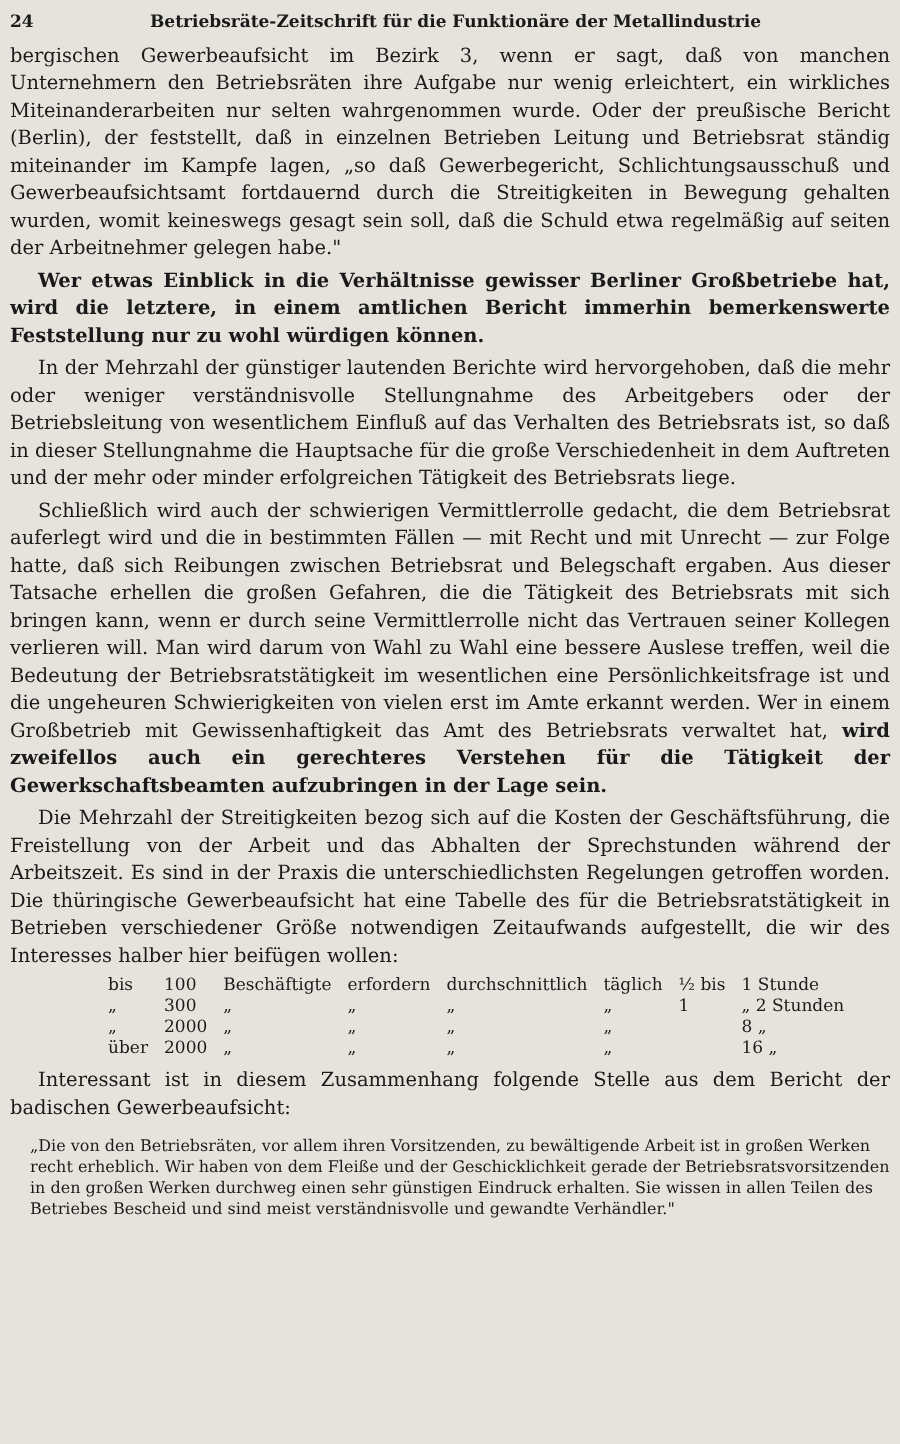24 Betriebsräte-Zeitschrift für die Funktionäre der Metallindustrie
bergischen Gewerbeaufsicht im Bezirk 3, wenn er sagt, daß von manchen Unternehmern den Betriebsräten ihre Aufgabe nur wenig erleichtert, ein wirkliches Miteinanderarbeiten nur selten wahrgenommen wurde. Oder der preußische Bericht (Berlin), der feststellt, daß in einzelnen Betrieben Leitung und Betriebsrat ständig miteinander im Kampfe lagen, „so daß Gewerbegericht, Schlichtungsausschuß und Gewerbeaufsichtsamt fortdauernd durch die Streitigkeiten in Bewegung gehalten wurden, womit keineswegs gesagt sein soll, daß die Schuld etwa regelmäßig auf seiten der Arbeitnehmer gelegen habe."
Wer etwas Einblick in die Verhältnisse gewisser Berliner Großbetriebe hat, wird die letztere, in einem amtlichen Bericht immerhin bemerkenswerte Feststellung nur zu wohl würdigen können.
In der Mehrzahl der günstiger lautenden Berichte wird hervorgehoben, daß die mehr oder weniger verständnisvolle Stellungnahme des Arbeitgebers oder der Betriebsleitung von wesentlichem Einfluß auf das Verhalten des Betriebsrats ist, so daß in dieser Stellungnahme die Hauptsache für die große Verschiedenheit in dem Auftreten und der mehr oder minder erfolgreichen Tätigkeit des Betriebsrats liege.
Schließlich wird auch der schwierigen Vermittlerrolle gedacht, die dem Betriebsrat auferlegt wird und die in bestimmten Fällen — mit Recht und mit Unrecht — zur Folge hatte, daß sich Reibungen zwischen Betriebsrat und Belegschaft ergaben. Aus dieser Tatsache erhellen die großen Gefahren, die die Tätigkeit des Betriebsrats mit sich bringen kann, wenn er durch seine Vermittlerrolle nicht das Vertrauen seiner Kollegen verlieren will. Man wird darum von Wahl zu Wahl eine bessere Auslese treffen, weil die Bedeutung der Betriebsratstätigkeit im wesentlichen eine Persönlichkeitsfrage ist und die ungeheuren Schwierigkeiten von vielen erst im Amte erkannt werden. Wer in einem Großbetrieb mit Gewissenhaftigkeit das Amt des Betriebsrats verwaltet hat, wird zweifellos auch ein gerechteres Verstehen für die Tätigkeit der Gewerkschaftsbeamten aufzubringen in der Lage sein.
Die Mehrzahl der Streitigkeiten bezog sich auf die Kosten der Geschäftsführung, die Freistellung von der Arbeit und das Abhalten der Sprechstunden während der Arbeitszeit. Es sind in der Praxis die unterschiedlichsten Regelungen getroffen worden. Die thüringische Gewerbeaufsicht hat eine Tabelle des für die Betriebsratstätigkeit in Betrieben verschiedener Größe notwendigen Zeitaufwands aufgestellt, die wir des Interesses halber hier beifügen wollen:
| bis | 100 | Beschäftigte | erfordern | durchschnittlich | täglich | ½ bis | 1 Stunde |
| „ | 300 | „ | „ | „ | „ | 1 | „ 2 Stunden |
| „ | 2000 | „ | „ | „ | „ | | 8 „ |
| über | 2000 | „ | „ | „ | „ | | 16 „ |
Interessant ist in diesem Zusammenhang folgende Stelle aus dem Bericht der badischen Gewerbeaufsicht:
„Die von den Betriebsräten, vor allem ihren Vorsitzenden, zu bewältigende Arbeit ist in großen Werken recht erheblich. Wir haben von dem Fleiße und der Geschicklichkeit gerade der Betriebsratsvorsitzenden in den großen Werken durchweg einen sehr günstigen Eindruck erhalten. Sie wissen in allen Teilen des Betriebes Bescheid und sind meist verständnisvolle und gewandte Verhändler."